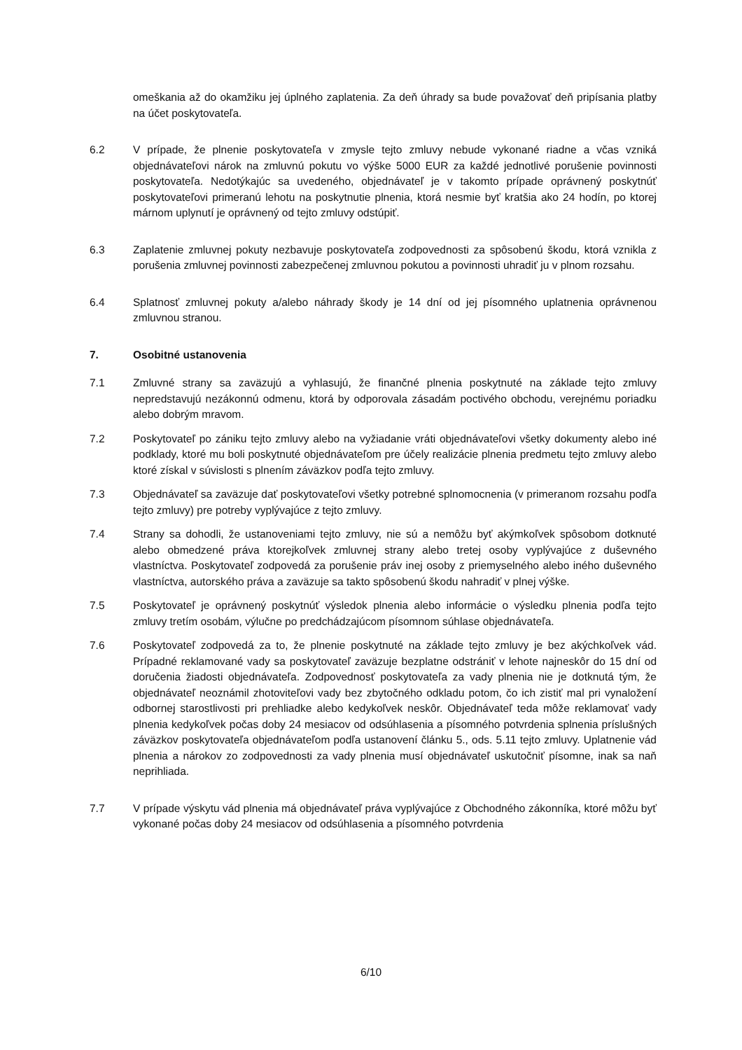omeškania až do okamžiku jej úplného zaplatenia. Za deň úhrady sa bude považovať deň pripísania platby na účet poskytovateľa.
6.2 V prípade, že plnenie poskytovateľa v zmysle tejto zmluvy nebude vykonané riadne a včas vzniká objednávateľovi nárok na zmluvnú pokutu vo výške 5000 EUR za každé jednotlivé porušenie povinnosti poskytovateľa. Nedotýkajúc sa uvedeného, objednávateľ je v takomto prípade oprávnený poskytnúť poskytovateľovi primeranú lehotu na poskytnutie plnenia, ktorá nesmie byť kratšia ako 24 hodín, po ktorej márnom uplynutí je oprávnený od tejto zmluvy odstúpiť.
6.3 Zaplatenie zmluvnej pokuty nezbavuje poskytovateľa zodpovednosti za spôsobenú škodu, ktorá vznikla z porušenia zmluvnej povinnosti zabezpečenej zmluvnou pokutou a povinnosti uhradiť ju v plnom rozsahu.
6.4 Splatnosť zmluvnej pokuty a/alebo náhrady škody je 14 dní od jej písomného uplatnenia oprávnenou zmluvnou stranou.
7. Osobitné ustanovenia
7.1 Zmluvné strany sa zaväzujú a vyhlasujú, že finančné plnenia poskytnuté na základe tejto zmluvy nepredstavujú nezákonnú odmenu, ktorá by odporovala zásadám poctivého obchodu, verejnému poriadku alebo dobrým mravom.
7.2 Poskytovateľ po zániku tejto zmluvy alebo na vyžiadanie vráti objednávateľovi všetky dokumenty alebo iné podklady, ktoré mu boli poskytnuté objednávateľom pre účely realizácie plnenia predmetu tejto zmluvy alebo ktoré získal v súvislosti s plnením záväzkov podľa tejto zmluvy.
7.3 Objednávateľ sa zaväzuje dať poskytovateľovi všetky potrebné splnomocnenia (v primeranom rozsahu podľa tejto zmluvy) pre potreby vyplývajúce z tejto zmluvy.
7.4 Strany sa dohodli, že ustanoveniami tejto zmluvy, nie sú a nemôžu byť akýmkoľvek spôsobom dotknuté alebo obmedzené práva ktorejkoľvek zmluvnej strany alebo tretej osoby vyplývajúce z duševného vlastníctva. Poskytovateľ zodpovedá za porušenie práv inej osoby z priemyselného alebo iného duševného vlastníctva, autorského práva a zaväzuje sa takto spôsobenú škodu nahradiť v plnej výške.
7.5 Poskytovateľ je oprávnený poskytnúť výsledok plnenia alebo informácie o výsledku plnenia podľa tejto zmluvy tretím osobám, výlučne po predchádzajúcom písomnom súhlase objednávateľa.
7.6 Poskytovateľ zodpovedá za to, že plnenie poskytnuté na základe tejto zmluvy je bez akýchkoľvek vád. Prípadné reklamované vady sa poskytovateľ zaväzuje bezplatne odstrániť v lehote najneskôr do 15 dní od doručenia žiadosti objednávateľa. Zodpovednosť poskytovateľa za vady plnenia nie je dotknutá tým, že objednávateľ neoznámil zhotoviteľovi vady bez zbytočného odkladu potom, čo ich zistiť mal pri vynaložení odbornej starostlivosti pri prehliadke alebo kedykoľvek neskôr. Objednávateľ teda môže reklamovať vady plnenia kedykoľvek počas doby 24 mesiacov od odsúhlasenia a písomného potvrdenia splnenia príslušných záväzkov poskytovateľa objednávateľom podľa ustanovení článku 5., ods. 5.11 tejto zmluvy. Uplatnenie vád plnenia a nárokov zo zodpovednosti za vady plnenia musí objednávateľ uskutočniť písomne, inak sa naň neprihliada.
7.7 V prípade výskytu vád plnenia má objednávateľ práva vyplývajúce z Obchodného zákonníka, ktoré môžu byť vykonané počas doby 24 mesiacov od odsúhlasenia a písomného potvrdenia
6/10